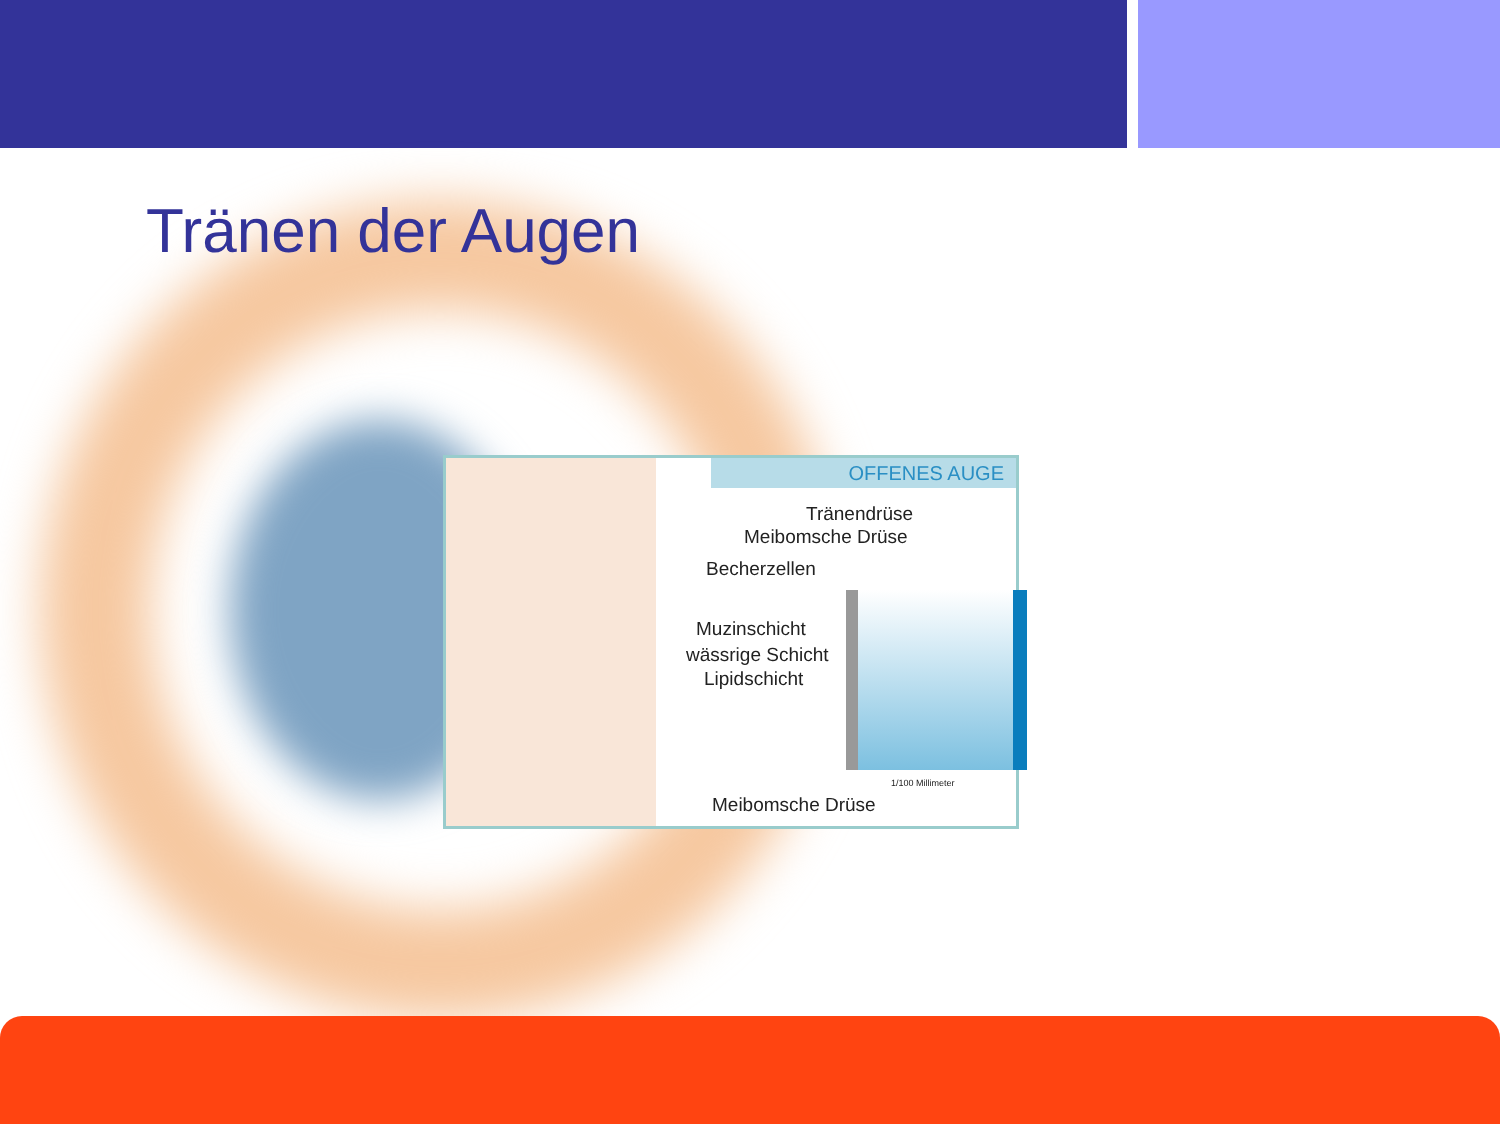Tränen der Augen
OFFENES AUGE
Tränendrüse
Meibomsche Drüse
Becherzellen
Muzinschicht
wässrige Schicht
Lipidschicht
1/100 Millimeter
Meibomsche Drüse